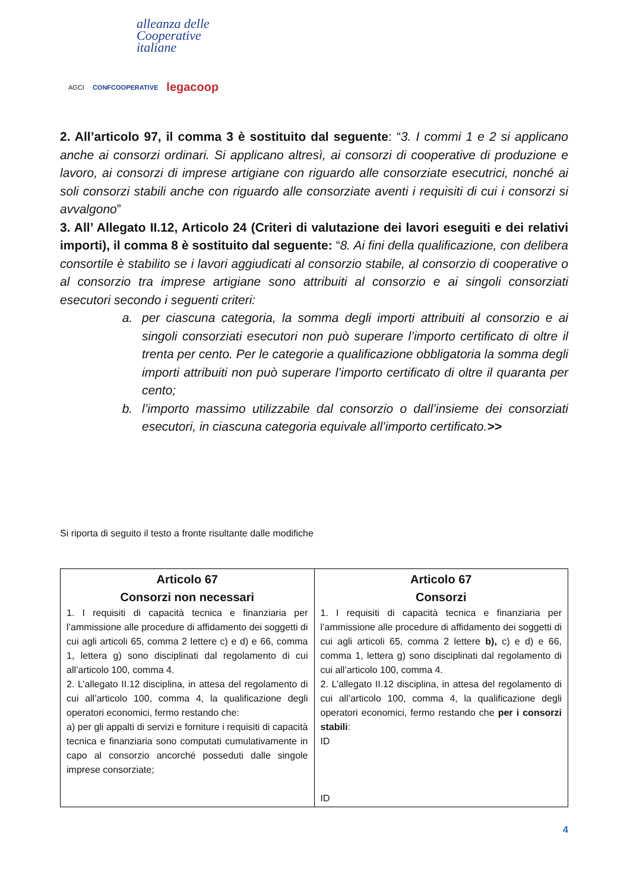alleanza delle
Cooperative
italiane
AGCI CONFCOOPERATIVE legacoop
2. All’articolo 97, il comma 3 è sostituito dal seguente: “3. I commi 1 e 2 si applicano anche ai consorzi ordinari. Si applicano altresì, ai consorzi di cooperative di produzione e lavoro, ai consorzi di imprese artigiane con riguardo alle consorziate esecutrici, nonché ai soli consorzi stabili anche con riguardo alle consorziate aventi i requisiti di cui i consorzi si avvalgono”
3. All’ Allegato II.12, Articolo 24 (Criteri di valutazione dei lavori eseguiti e dei relativi importi), il comma 8 è sostituito dal seguente: “8. Ai fini della qualificazione, con delibera consortile è stabilito se i lavori aggiudicati al consorzio stabile, al consorzio di cooperative o al consorzio tra imprese artigiane sono attribuiti al consorzio e ai singoli consorziati esecutori secondo i seguenti criteri:
a. per ciascuna categoria, la somma degli importi attribuiti al consorzio e ai singoli consorziati esecutori non può superare l’importo certificato di oltre il trenta per cento. Per le categorie a qualificazione obbligatoria la somma degli importi attribuiti non può superare l’importo certificato di oltre il quaranta per cento;
b. l’importo massimo utilizzabile dal consorzio o dall’insieme dei consorziati esecutori, in ciascuna categoria equivale all’importo certificato.>>
Si riporta di seguito il testo a fronte risultante dalle modifiche
| Articolo 67 Consorzi non necessari 1. I requisiti di capacità tecnica e finanziaria per l’ammissione alle procedure di affidamento dei soggetti di cui agli articoli 65, comma 2 lettere c) e d) e 66, comma 1, lettera g) sono disciplinati dal regolamento di cui all’articolo 100, comma 4. 2. L’allegato II.12 disciplina, in attesa del regolamento di cui all’articolo 100, comma 4, la qualificazione degli operatori economici, fermo restando che: a) per gli appalti di servizi e forniture i requisiti di capacità tecnica e finanziaria sono computati cumulativamente in capo al consorzio ancorché posseduti dalle singole imprese consorziate; | Articolo 67 Consorzi 1. I requisiti di capacità tecnica e finanziaria per l’ammissione alle procedure di affidamento dei soggetti di cui agli articoli 65, comma 2 lettere b), c) e d) e 66, comma 1, lettera g) sono disciplinati dal regolamento di cui all’articolo 100, comma 4. 2. L’allegato II.12 disciplina, in attesa del regolamento di cui all’articolo 100, comma 4, la qualificazione degli operatori economici, fermo restando che per i consorzi stabili : ID ID |
4